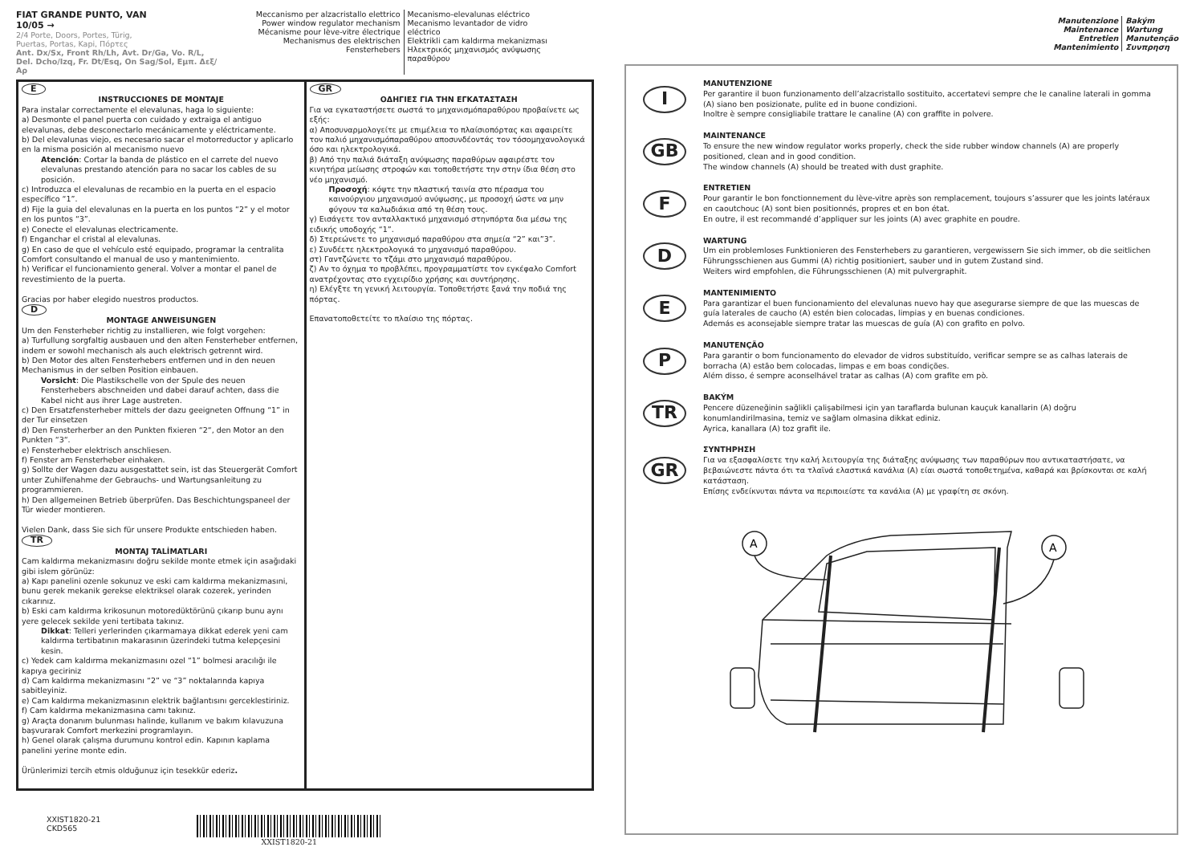FIAT GRANDE PUNTO, VAN
10/05 →
2/4 Porte, Doors, Portes, Türig,
Puertas, Portas, Kapi, Πόρτες
Ant. Dx/Sx, Front Rh/Lh, Avt. Dr/Ga, Vo. R/L,
Del. Dcho/Izq, Fr. Dt/Esq, On Sag/Sol, Εμπ. Δεξ/Αρ
Meccanismo per alzacristallo elettrico
Power window regulator mechanism
Mécanisme pour lève-vitre électrique
Mechanismus des elektrischen Fensterhebers
Mecanismo-elevalunas eléctrico
Mecanismo levantador de vidro eléctrico
Elektrikli cam kaldırma mekanizması
Ηλεκτρικός μηχανισμός ανύψωσης
παραθύρου
E
INSTRUCCIONES DE MONTAJE
Para instalar correctamente el elevalunas, haga lo siguiente:
a) Desmonte el panel puerta con cuidado y extraiga el antiguo elevalunas, debe desconectarlo mecánicamente y eléctricamente.
b) Del elevalunas viejo, es necesario sacar el motorreductor y aplicarlo en la misma posición al mecanismo nuevo
Atención: Cortar la banda de plástico en el carrete del nuevo elevalunas prestando atención para no sacar los cables de su posición.
c) Introduzca el elevalunas de recambio en la puerta en el espacio específico “1”.
d) Fije la guia del elevalunas en la puerta en los puntos “2” y el motor en los puntos “3”.
e) Conecte el elevalunas electricamente.
f) Enganchar el cristal al elevalunas.
g) En caso de que el vehículo esté equipado, programar la centralita Comfort consultando el manual de uso y mantenimiento.
h) Verificar el funcionamiento general. Volver a montar el panel de revestimiento de la puerta.
Gracias por haber elegido nuestros productos.
D
MONTAGE ANWEISUNGEN
Um den Fensterheber richtig zu installieren, wie folgt vorgehen:
a) Turfullung sorgfaltig ausbauen und den alten Fensterheber entfernen, indem er sowohl mechanisch als auch elektrisch getrennt wird.
b) Den Motor des alten Fensterhebers entfernen und in den neuen Mechanismus in der selben Position einbauen.
Vorsicht: Die Plastikschelle von der Spule des neuen Fensterhebers abschneiden und dabei darauf achten, dass die Kabel nicht aus ihrer Lage austreten.
c) Den Ersatzfensterheber mittels der dazu geeigneten Offnung “1” in der Tur einsetzen
d) Den Fensterherber an den Punkten fixieren “2“, den Motor an den Punkten “3“.
e) Fensterheber elektrisch anschliesen.
f) Fenster am Fensterheber einhaken.
g) Sollte der Wagen dazu ausgestattet sein, ist das Steuergerät Comfort unter Zuhilfenahme der Gebrauchs- und Wartungsanleitung zu programmieren.
h) Den allgemeinen Betrieb überprüfen. Das Beschichtungspaneel der Tür wieder montieren.
Vielen Dank, dass Sie sich für unsere Produkte entschieden haben.
TR
MONTAJ TALİMATLARI
Cam kaldırma mekanizmasını doğru sekilde monte etmek için asağıdaki gibi islem görünüz:
a) Kapı panelini ozenle sokunuz ve eski cam kaldırma mekanizmasıni, bunu gerek mekanik gerekse elektriksel olarak cozerek, yerinden cıkarınız.
b) Eski cam kaldırma krikosunun motoredüktörünü çıkarıp bunu aynı yere gelecek sekilde yeni tertibata takınız.
Dikkat: Telleri yerlerinden çıkarmamaya dikkat ederek yeni cam kaldırma tertibatının makarasının üzerindeki tutma kelepçesini kesin.
c) Yedek cam kaldırma mekanizmasını ozel “1” bolmesi aracılığı ile kapıya geciriniz
d) Cam kaldırma mekanizmasını “2” ve “3” noktalarında kapıya sabitleyiniz.
e) Cam kaldırma mekanizmasının elektrik bağlantısını gerceklestiriniz.
f) Cam kaldırma mekanizmasına camı takınız.
g) Araçta donanım bulunması halinde, kullanım ve bakım kılavuzuna başvurarak Comfort merkezini programlayın.
h) Genel olarak çalışma durumunu kontrol edin. Kapının kaplama panelini yerine monte edin.
Ürünlerimizi tercih etmis olduğunuz için tesekkür ederiz.
GR
ΟΔΗΓΙΕΣ ΓΙΑ ΤΗΝ ΕΓΚΑΤΑΣΤΑΣΗ
Για να εγκαταστήσετε σωστά το μηχανισμόπαραθύρου προβαίνετε ως εξής:
α) Αποσυναρμολογείτε με επιμέλεια το πλαίσιοπόρτας και αφαιρείτε
τον παλιό μηχανισμόπαραθύρου αποσυνδέοντάς τον τόσομηχανολογικά όσο και ηλεκτρολογικά.
β) Από την παλιά διάταξη ανύψωσης παραθύρων αφαιρέστε τον κινητήρα μείωσης στροφών και τοποθετήστε την στην ίδια θέση στο νέο μηχανισμό.
Προσοχή: κόψτε την πλαστική ταινία στο πέρασμα του καινούργιου μηχανισμού ανύψωσης, με προσοχή ώστε να μην φύγουν τα καλωδιάκια από τη θέση τους.
γ) Εισάγετε τον ανταλλακτικό μηχανισμό στηνπόρτα δια μέσω της ειδικής υποδοχής “1”.
δ) Στερεώνετε το μηχανισμό παραθύρου στα σημεία “2” και”3”.
ε) Συνδέετε ηλεκτρολογικά το μηχανισμό παραθύρου.
στ) Γαντζώνετε το τζάμι στο μηχανισμό παραθύρου.
ζ) Αν το όχημα το προβλέπει, προγραμματίστε τον εγκέφαλο Comfort ανατρέχοντας στο εγχειρίδιο χρήσης και συντήρησης.
η) Ελέγξτε τη γενική λειτουργία. Τοποθετήστε ξανά την ποδιά της πόρτας.
Επανατοποθετείτε το πλαίσιο της πόρτας.
XXIST1820-21
CKD565
XXIST1820-21
Manutenzione
Maintenance
Entretien
Mantenimiento
Bakým
Wartung
Manutenção
Συνπρηση
I
MANUTENZIONE
Per garantire il buon funzionamento dell’alzacristallo sostituito, accertatevi sempre che le canaline laterali in gomma (A) siano ben posizionate, pulite ed in buone condizioni.
Inoltre è sempre consigliabile trattare le canaline (A) con graffite in polvere.
GB
MAINTENANCE
To ensure the new window regulator works properly, check the side rubber window channels (A) are properly positioned, clean and in good condition.
The window channels (A) should be treated with dust graphite.
F
ENTRETIEN
Pour garantir le bon fonctionnement du lève-vitre après son remplacement, toujours s’assurer que les joints latéraux en caoutchouc (A) sont bien positionnés, propres et en bon état.
En outre, il est recommandé d’appliquer sur les joints (A) avec graphite en poudre.
D
WARTUNG
Um ein problemloses Funktionieren des Fensterhebers zu garantieren, vergewissern Sie sich immer, ob die seitlichen Führungsschienen aus Gummi (A) richtig positioniert, sauber und in gutem Zustand sind.
Weiters wird empfohlen, die Führungsschienen (A) mit pulvergraphit.
E
MANTENIMIENTO
Para garantizar el buen funcionamiento del elevalunas nuevo hay que asegurarse siempre de que las muescas de guía laterales de caucho (A) estén bien colocadas, limpias y en buenas condiciones.
Además es aconsejable siempre tratar las muescas de guía (A) con grafito en polvo.
P
MANUTENÇÃO
Para garantir o bom funcionamento do elevador de vidros substituído, verificar sempre se as calhas laterais de borracha (A) estão bem colocadas, limpas e em boas condições.
Além disso, é sempre aconselhável tratar as calhas (A) com grafite em pò.
TR
BAKÝM
Pencere düzeneğinin sağlikli çalişabilmesi için yan taraflarda bulunan kauçuk kanallarin (A) doğru konumlandirilmasina, temiz ve sağlam olmasina dikkat ediniz.
Ayrica, kanallara (A) toz grafit ile.
GR
ΣΥΝΤΗΡΗΣΗ
Για να εξασφαλίσετε την καλή λειτουργία της διάταξης ανύψωσης των παραθύρων που αντικαταστήσατε, να βεβαιώνεστε πάντα ότι τα τλαϊνά ελαστικά κανάλια (A) είαι σωστά τοποθετημένα, καθαρά και βρίσκονται σε καλή κατάσταση.
Επίσης ενδείκνυται πάντα να περιποιείστε τα κανάλια (A) με γραφίτη σε σκόνη.
A
A